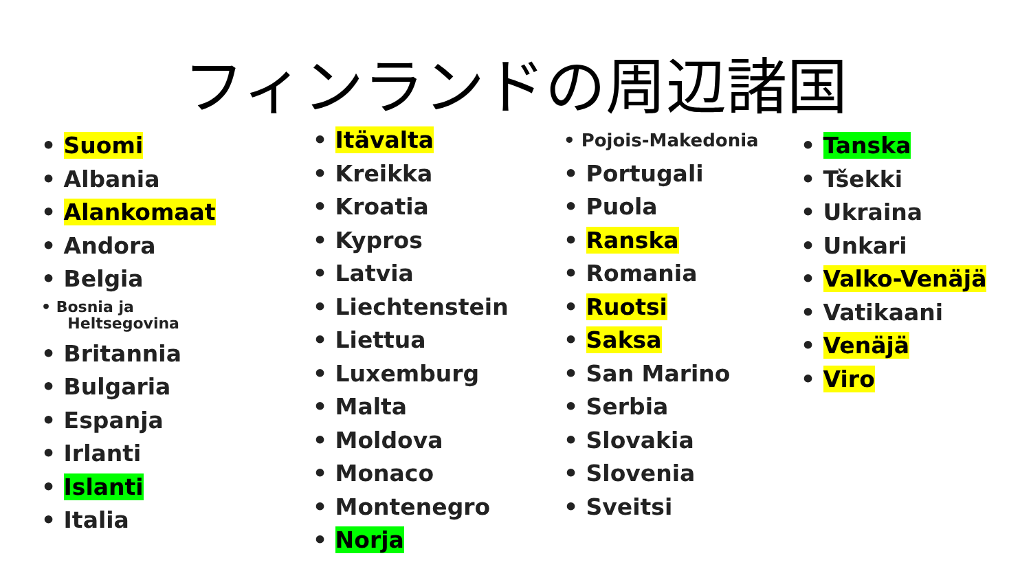フィンランドの周辺諸国
Suomi
Albania
Alankomaat
Andora
Belgia
Bosnia ja
Heltsegovina
Britannia
Bulgaria
Espanja
Irlanti
Islanti
Italia
Itävalta
Kreikka
Kroatia
Kypros
Latvia
Liechtenstein
Liettua
Luxemburg
Malta
Moldova
Monaco
Montenegro
Norja
Pojois-Makedonia
Portugali
Puola
Ranska
Romania
Ruotsi
Saksa
San Marino
Serbia
Slovakia
Slovenia
Sveitsi
Tanska
Tšekki
Ukraina
Unkari
Valko-Venäjä
Vatikaani
Venäjä
Viro